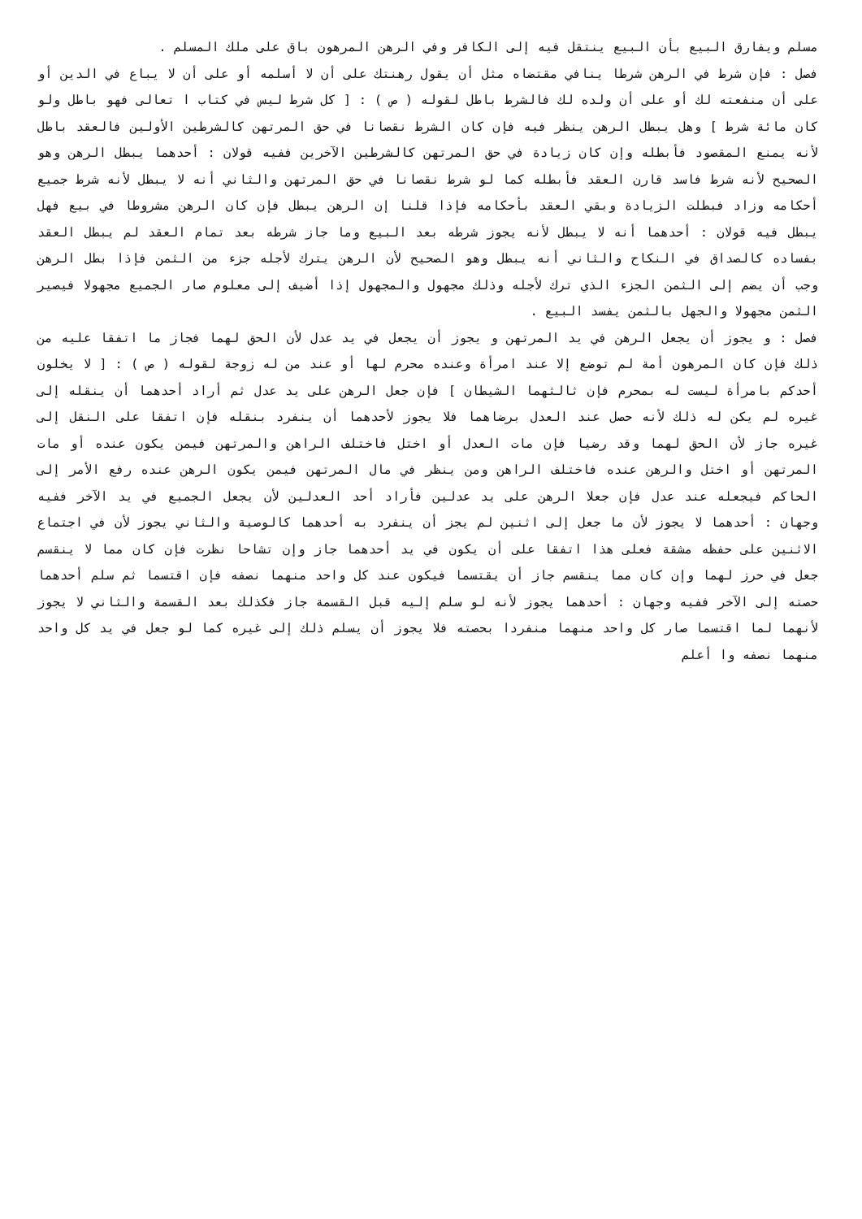مسلم ويفارق البيع بأن البيع ينتقل فيه إلى الكافر وفي الرهن المرهون باق على ملك المسلم .
فصل : فإن شرط في الرهن شرطا ينافي مقتضاه مثل أن يقول رهنتك على أن لا أسلمه أو على أن لا يباع في الدين أو على أن منفعته لك أو على أن ولده لك فالشرط باطل لقوله ( ص ) : [ كل شرط ليس في كتاب ا تعالى فهو باطل ولو كان مائة شرط ] وهل يبطل الرهن ينظر فيه فإن كان الشرط نقصانا في حق المرتهن كالشرطين الأولين فالعقد باطل لأنه يمنع المقصود فأبطله وإن كان زيادة في حق المرتهن كالشرطين الآخرين ففيه قولان : أحدهما يبطل الرهن وهو الصحيح لأنه شرط فاسد قارن العقد فأبطله كما لو شرط نقصانا في حق المرتهن والثاني أنه لا يبطل لأنه شرط جميع أحكامه وزاد فبطلت الزيادة وبقي العقد بأحكامه فإذا قلنا إن الرهن يبطل فإن كان الرهن مشروطا في بيع فهل يبطل فيه قولان : أحدهما أنه لا يبطل لأنه يجوز شرطه بعد البيع وما جاز شرطه بعد تمام العقد لم يبطل العقد بفساده كالصداق في النكاح والثاني أنه يبطل وهو الصحيح لأن الرهن يترك لأجله جزء من الثمن فإذا بطل الرهن وجب أن يضم إلى الثمن الجزء الذي ترك لأجله وذلك مجهول والمجهول إذا أضيف إلى معلوم صار الجميع مجهولا فيصير الثمن مجهولا والجهل بالثمن يفسد البيع .
فصل : و يجوز أن يجعل الرهن في يد المرتهن و يجوز أن يجعل في يد عدل لأن الحق لهما فجاز ما اتفقا عليه من ذلك فإن كان المرهون أمة لم توضع إلا عند امرأة وعنده محرم لها أو عند من له زوجة لقوله ( ص ) : [ لا يخلون أحدكم بامرأة ليست له بمحرم فإن ثالثهما الشيطان ] فإن جعل الرهن على يد عدل ثم أراد أحدهما أن ينقله إلى غيره لم يكن له ذلك لأنه حصل عند العدل برضاهما فلا يجوز لأحدهما أن ينفرد بنقله فإن اتفقا على النقل إلى غيره جاز لأن الحق لهما وقد رضيا فإن مات العدل أو اختل فاختلف الراهن والمرتهن فيمن يكون عنده أو مات المرتهن أو اختل والرهن عنده فاختلف الراهن ومن ينظر في مال المرتهن فيمن يكون الرهن عنده رفع الأمر إلى الحاكم فيجعله عند عدل فإن جعلا الرهن على يد عدلين فأراد أحد العدلين لأن يجعل الجميع في يد الآخر ففيه وجهان : أحدهما لا يجوز لأن ما جعل إلى اثنين لم يجز أن ينفرد به أحدهما كالوصية والثاني يجوز لأن في اجتماع الاثنين على حفظه مشقة فعلى هذا اتفقا على أن يكون في يد أحدهما جاز وإن تشاحا نظرت فإن كان مما لا ينقسم جعل في حرز لهما وإن كان مما ينقسم جاز أن يقتسما فيكون عند كل واحد منهما نصفه فإن اقتسما ثم سلم أحدهما حصته إلى الآخر ففيه وجهان : أحدهما يجوز لأنه لو سلم إليه قبل القسمة جاز فكذلك بعد القسمة والثاني لا يجوز لأنهما لما اقتسما صار كل واحد منهما منفردا بحصته فلا يجوز أن يسلم ذلك إلى غيره كما لو جعل في يد كل واحد منهما نصفه وا أعلم